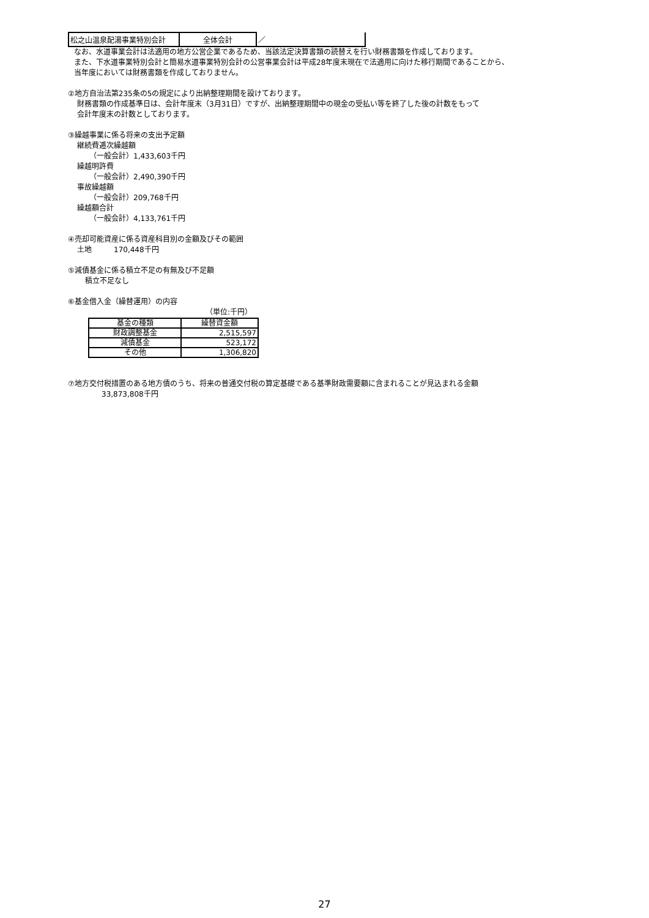| 松之山温泉配湯事業特別会計 | 全体会計 | ／ |
なお、水道事業会計は法適用の地方公営企業であるため、当該法定決算書類の読替えを行い財務書類を作成しております。
また、下水道事業特別会計と簡易水道事業特別会計の公営事業会計は平成28年度末現在で法適用に向けた移行期間であることから、
当年度においては財務書類を作成しておりません。
②地方自治法第235条の5の規定により出納整理期間を設けております。
財務書類の作成基準日は、会計年度末（3月31日）ですが、出納整理期間中の現金の受払い等を終了した後の計数をもって
会計年度末の計数としております。
③繰越事業に係る将来の支出予定額
継続費逓次繰越額
（一般会計）1,433,603千円
繰越明許費
（一般会計）2,490,390千円
事故繰越額
（一般会計）209,768千円
繰越額合計
（一般会計）4,133,761千円
④売却可能資産に係る資産科目別の金額及びその範囲
土地　　　170,448千円
⑤減債基金に係る積立不足の有無及び不足額
積立不足なし
⑥基金借入金（繰替運用）の内容
（単位:千円）
| 基金の種類 | 繰替資金額 |
| --- | --- |
| 財政調整基金 | 2,515,597 |
| 減債基金 | 523,172 |
| その他 | 1,306,820 |
⑦地方交付税措置のある地方債のうち、将来の普通交付税の算定基礎である基準財政需要額に含まれることが見込まれる金額
33,873,808千円
27